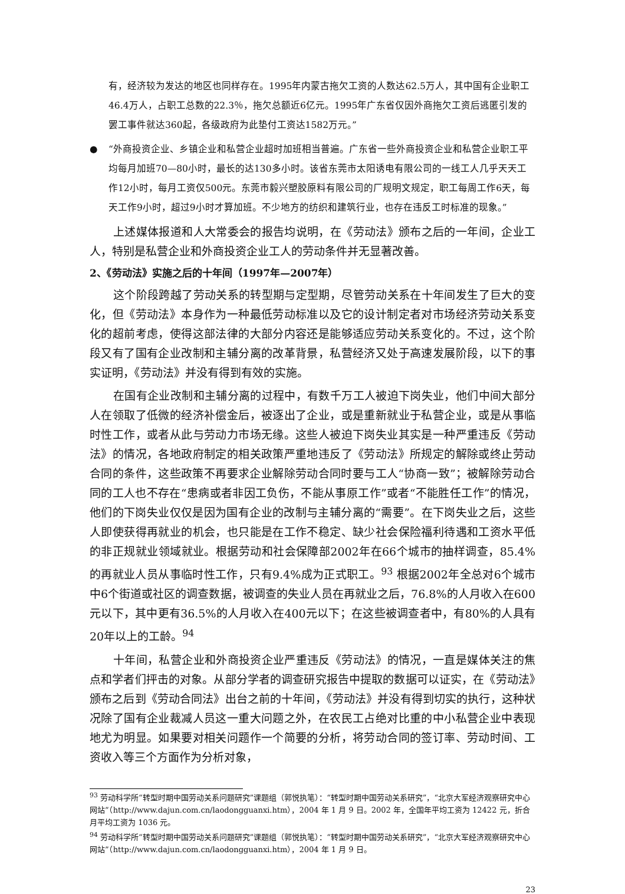有，经济较为发达的地区也同样存在。1995年内蒙古拖欠工资的人数达62.5万人，其中国有企业职工46.4万人，占职工总数的22.3％，拖欠总额近6亿元。1995年广东省仅因外商拖欠工资后逃匿引发的罢工事件就达360起，各级政府为此垫付工资达1582万元。”
● “外商投资企业、乡镇企业和私营企业超时加班相当普遍。广东省一些外商投资企业和私营企业职工平均每月加班70—80小时，最长的达130多小时。该省东莞市太阳诱电有限公司的一线工人几乎天天工作12小时，每月工资仅500元。东莞市毅兴塑胶原料有限公司的厂规明文规定，职工每周工作6天，每天工作9小时，超过9小时才算加班。不少地方的纺织和建筑行业，也存在违反工时标准的现象。”
上述媒体报道和人大常委会的报告均说明，在《劳动法》颁布之后的一年间，企业工人，特别是私营企业和外商投资企业工人的劳动条件并无显著改善。
2、《劳动法》实施之后的十年间（1997年—2007年）
这个阶段跨越了劳动关系的转型期与定型期，尽管劳动关系在十年间发生了巨大的变化，但《劳动法》本身作为一种最低劳动标准以及它的设计制定者对市场经济劳动关系变化的超前考虑，使得这部法律的大部分内容还是能够适应劳动关系变化的。不过，这个阶段又有了国有企业改制和主辅分离的改革背景，私营经济又处于高速发展阶段，以下的事实证明，《劳动法》并没有得到有效的实施。
在国有企业改制和主辅分离的过程中，有数千万工人被迫下岗失业，他们中间大部分人在领取了低微的经济补偿金后，被逐出了企业，或是重新就业于私营企业，或是从事临时性工作，或者从此与劳动力市场无缘。这些人被迫下岗失业其实是一种严重违反《劳动法》的情况，各地政府制定的相关政策严重地违反了《劳动法》所规定的解除或终止劳动合同的条件，这些政策不再要求企业解除劳动合同时要与工人“协商一致”；被解除劳动合同的工人也不存在“患病或者非因工负伤，不能从事原工作”或者“不能胜任工作”的情况，他们的下岗失业仅仅是因为国有企业的改制与主辅分离的“需要”。在下岗失业之后，这些人即使获得再就业的机会，也只能是在工作不稳定、缺少社会保险福利待遇和工资水平低的非正规就业领域就业。根据劳动和社会保障部2002年在66个城市的抽样调查，85.4%的再就业人员从事临时性工作，只有9.4%成为正式职工。<sup>93</sup> 根据2002年全总对6个城市中6个街道或社区的调查数据，被调查的失业人员在再就业之后，76.8%的人月收入在600元以下，其中更有36.5%的人月收入在400元以下；在这些被调查者中，有80%的人具有20年以上的工龄。<sup>94</sup>
十年间，私营企业和外商投资企业严重违反《劳动法》的情况，一直是媒体关注的焦点和学者们抨击的对象。从部分学者的调查研究报告中提取的数据可以证实，在《劳动法》颁布之后到《劳动合同法》出台之前的十年间，《劳动法》并没有得到切实的执行，这种状况除了国有企业裁减人员这一重大问题之外，在农民工占绝对比重的中小私营企业中表现地尤为明显。如果要对相关问题作一个简要的分析，将劳动合同的签订率、劳动时间、工资收入等三个方面作为分析对象，
<sup>93</sup> 劳动科学所“转型时期中国劳动关系问题研究”课题组（郭悦执笔）：“转型时期中国劳动关系研究”，“北京大军经济观察研究中心网站”（http://www.dajun.com.cn/laodongguanxi.htm），2004 年 1 月 9 日。2002 年，全国年平均工资为 12422 元，折合月平均工资为 1036 元。
<sup>94</sup> 劳动科学所“转型时期中国劳动关系问题研究”课题组（郭悦执笔）：“转型时期中国劳动关系研究”，“北京大军经济观察研究中心网站”（http://www.dajun.com.cn/laodongguanxi.htm），2004 年 1 月 9 日。
23